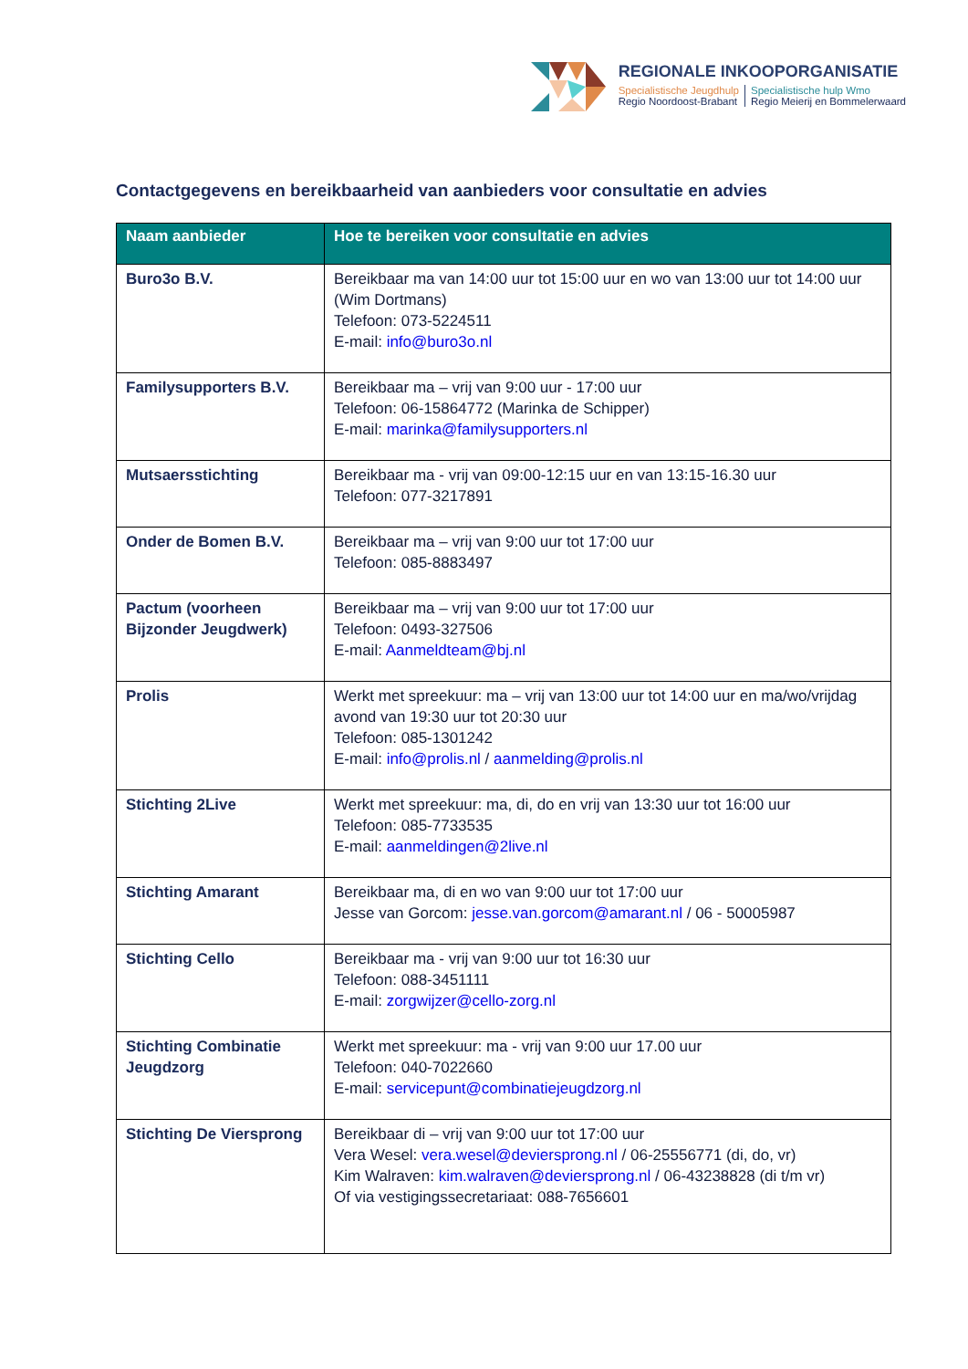REGIONALE INKOOPORGANISATIE
Specialistische Jeugdhulp
Regio Noordoost-Brabant
Specialistische hulp Wmo
Regio Meierij en Bommelerwaard
Contactgegevens en bereikbaarheid van aanbieders voor consultatie en advies
| Naam aanbieder | Hoe te bereiken voor consultatie en advies |
| --- | --- |
| Buro3o B.V. | Bereikbaar ma van 14:00 uur tot 15:00 uur en wo van 13:00 uur tot 14:00 uur (Wim Dortmans) Telefoon: 073-5224511 E-mail: info@buro3o.nl |
| Familysupporters B.V. | Bereikbaar ma – vrij van 9:00 uur - 17:00 uur Telefoon: 06-15864772 (Marinka de Schipper) E-mail: marinka@familysupporters.nl |
| Mutsaersstichting | Bereikbaar ma - vrij van 09:00-12:15 uur en van 13:15-16.30 uur Telefoon: 077-3217891 |
| Onder de Bomen B.V. | Bereikbaar ma – vrij van 9:00 uur tot 17:00 uur Telefoon: 085-8883497 |
| Pactum (voorheen Bijzonder Jeugdwerk) | Bereikbaar ma – vrij van 9:00 uur tot 17:00 uur Telefoon: 0493-327506 E-mail: Aanmeldteam@bj.nl |
| Prolis | Werkt met spreekuur: ma – vrij van 13:00 uur tot 14:00 uur en ma/wo/vrijdag avond van 19:30 uur tot 20:30 uur Telefoon: 085-1301242 E-mail: info@prolis.nl / aanmelding@prolis.nl |
| Stichting 2Live | Werkt met spreekuur: ma, di, do en vrij van 13:30 uur tot 16:00 uur Telefoon: 085-7733535 E-mail: aanmeldingen@2live.nl |
| Stichting Amarant | Bereikbaar ma, di en wo van 9:00 uur tot 17:00 uur Jesse van Gorcom: jesse.van.gorcom@amarant.nl / 06 - 50005987 |
| Stichting Cello | Bereikbaar ma - vrij van 9:00 uur tot 16:30 uur Telefoon: 088-3451111 E-mail: zorgwijzer@cello-zorg.nl |
| Stichting Combinatie Jeugdzorg | Werkt met spreekuur: ma - vrij van 9:00 uur 17.00 uur Telefoon: 040-7022660 E-mail: servicepunt@combinatiejeugdzorg.nl |
| Stichting De Viersprong | Bereikbaar di – vrij van 9:00 uur tot 17:00 uur Vera Wesel: vera.wesel@deviersprong.nl / 06-25556771 (di, do, vr) Kim Walraven: kim.walraven@deviersprong.nl / 06-43238828 (di t/m vr) Of via vestigingssecretariaat: 088-7656601 |